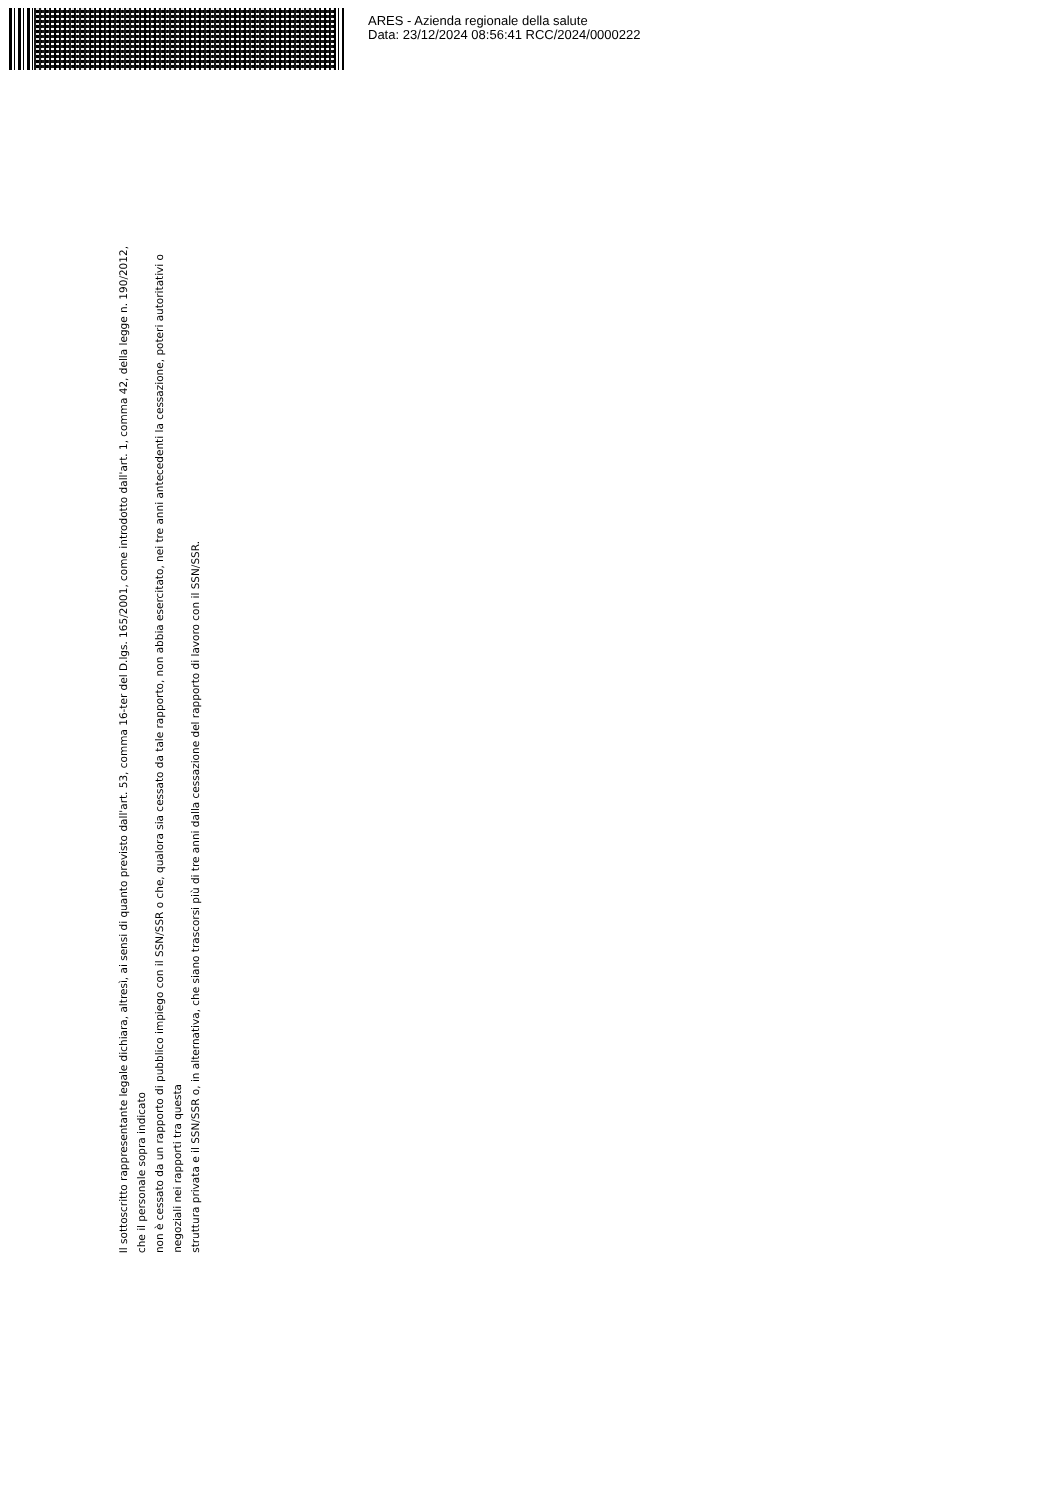ARES - Azienda regionale della salute
Data: 23/12/2024 08:56:41 RCC/2024/0000222
Il sottoscritto rappresentante legale dichiara, altresì, ai sensi di quanto previsto dall'art. 53, comma 16-ter del D.lgs. 165/2001, come introdotto dall'art. 1, comma 42, della legge n. 190/2012, che il personale sopra indicato
non è cessato da un rapporto di pubblico impiego con il SSN/SSR o che, qualora sia cessato da tale rapporto, non abbia esercitato, nei tre anni antecedenti la cessazione, poteri autoritativi o negoziali nei rapporti tra questa
struttura privata e il SSN/SSR o, in alternativa, che siano trascorsi più di tre anni dalla cessazione del rapporto di lavoro con il SSN/SSR.